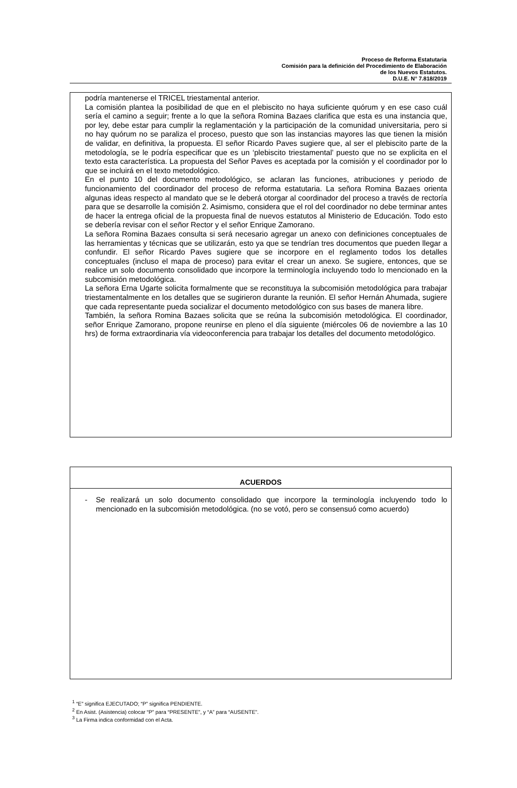Proceso de Reforma Estatutaria
Comisión para la definición del Procedimiento de Elaboración
de los Nuevos Estatutos.
D.U.E. N° 7.818/2019
podría mantenerse el TRICEL triestamental anterior.
La comisión plantea la posibilidad de que en el plebiscito no haya suficiente quórum y en ese caso cuál sería el camino a seguir; frente a lo que la señora Romina Bazaes clarifica que esta es una instancia que, por ley, debe estar para cumplir la reglamentación y la participación de la comunidad universitaria, pero si no hay quórum no se paraliza el proceso, puesto que son las instancias mayores las que tienen la misión de validar, en definitiva, la propuesta. El señor Ricardo Paves sugiere que, al ser el plebiscito parte de la metodología, se le podría especificar que es un ‘plebiscito triestamental’ puesto que no se explicita en el texto esta característica. La propuesta del Señor Paves es aceptada por la comisión y el coordinador por lo que se incluirá en el texto metodológico.
En el punto 10 del documento metodológico, se aclaran las funciones, atribuciones y periodo de funcionamiento del coordinador del proceso de reforma estatutaria. La señora Romina Bazaes orienta algunas ideas respecto al mandato que se le deberá otorgar al coordinador del proceso a través de rectoría para que se desarrolle la comisión 2. Asimismo, considera que el rol del coordinador no debe terminar antes de hacer la entrega oficial de la propuesta final de nuevos estatutos al Ministerio de Educación. Todo esto se debería revisar con el señor Rector y el señor Enrique Zamorano.
La señora Romina Bazaes consulta si será necesario agregar un anexo con definiciones conceptuales de las herramientas y técnicas que se utilizarán, esto ya que se tendrían tres documentos que pueden llegar a confundir. El señor Ricardo Paves sugiere que se incorpore en el reglamento todos los detalles conceptuales (incluso el mapa de proceso) para evitar el crear un anexo. Se sugiere, entonces, que se realice un solo documento consolidado que incorpore la terminología incluyendo todo lo mencionado en la subcomisión metodológica.
La señora Erna Ugarte solicita formalmente que se reconstituya la subcomisión metodológica para trabajar triestamentalmente en los detalles que se sugirieron durante la reunión. El señor Hernán Ahumada, sugiere que cada representante pueda socializar el documento metodológico con sus bases de manera libre.
También, la señora Romina Bazaes solicita que se reúna la subcomisión metodológica. El coordinador, señor Enrique Zamorano, propone reunirse en pleno el día siguiente (miércoles 06 de noviembre a las 10 hrs) de forma extraordinaria vía videoconferencia para trabajar los detalles del documento metodológico.
| ACUERDOS |
| --- |
| - Se realizará un solo documento consolidado que incorpore la terminología incluyendo todo lo mencionado en la subcomisión metodológica. (no se votó, pero se consensuó como acuerdo) |
<sup>1</sup> “E” significa EJECUTADO; “P” significa PENDIENTE.
<sup>2</sup> En Asist. (Asistencia) colocar “P” para “PRESENTE”, y “A” para “AUSENTE”.
<sup>3</sup> La Firma indica conformidad con el Acta.